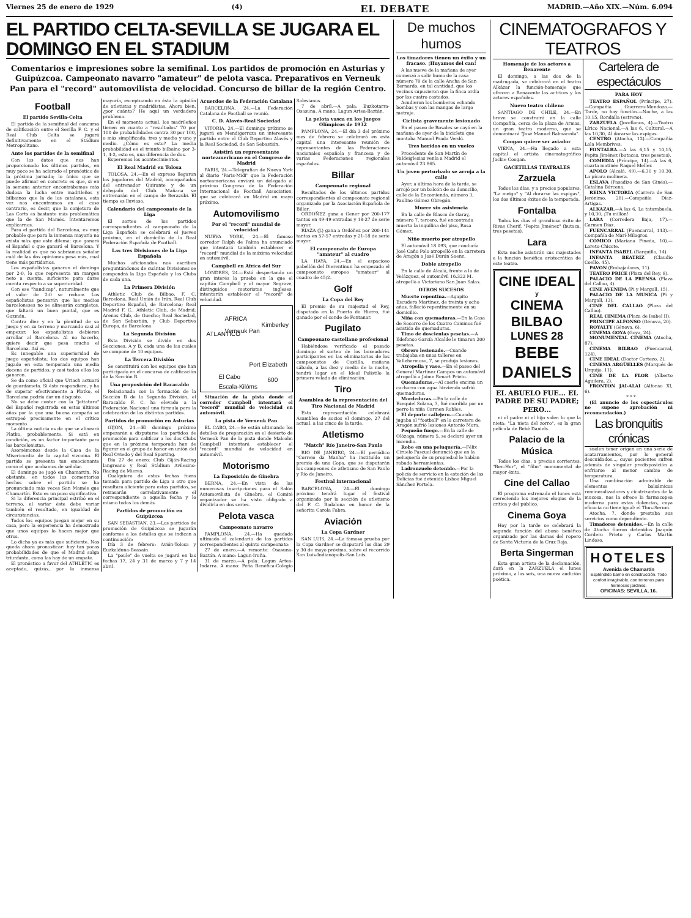Viernes 25 de enero de 1929 (4) EL DEBATE MADRID.—Año XIX.—Núm. 6.094
EL PARTIDO CELTA-SEVILLA SE JUGARA EL DOMINGO EN EL STADIUM
Comentarios e impresiones sobre la semifinal. Los partidos de promoción en Asturias y Guipúzcoa. Campeonato navarro "amateur" de pelota vasca. Preparativos en Verneuk Pan para el "record" automovilista de velocidad. Concurso de billar de la región Centro.
Football
El partido Sevilla-Celta
El partido de la semifinal del concurso de calificación entre el Sevilla F. C. y el Real Club Celta se jugará definitivamente en el Stádium Metropolitano.
Ante los partidos de la semifinal
Con los datos que nos han proporcionado los últimos partidos, en muy poco se ha aclarado el pronóstico de la próxima jornada; lo único que se puede afirmar en concreto es que, si en la semana anterior encontrábamos más dudosa la lucha entre madrileños y bilbaínos que la de los catalanes, esta vez nos encontramos en el caso contrario, es decir, que la conjetura de Las Corts es bastante más problemática que la de San Mamés. Intentaremos explicarnos.
Para el partido del Barcelona, es muy probable que para la inmensa mayoría no exista más que este dilema: que ganará el Español o que ganará el Barcelona. Y la realidad es que no sabríamos señalar cuál de las dos opiniones pesa más, cual tiene más partidarios.
Los españolistas ganaron el domingo por 2-0, lo que representa un margen neto a cuenta, suficiente para darse cuenta respecto a su superioridad.
Con ese "handicap", naturalmente que el valor de 2-0 se reduce. Los españolistas pensarán que los medios barceloneses no se alinearán completos, que faltará un buen puntal, que es Guzmán.
Contra diez y en la plenitud de su juego y en su terreno y marcando casi al empezar, los españolistas debieron arrollar al Barcelona. Al no hacerlo, quiere decir que pesa mucho el Barcelona. Así es.
Es innegable una superioridad de juego españolista; los dos equipos han jugado en esta temporada una media docena de partidos, y casi todos ellos los ganaron.
Se da como oficial que Uriach actuará de guardameta. Si éste respondiera, y ha de superar efectivamente a Platko, el Barcelona podría dar un disgusto.
No se debe contar con la "jettatura" del Español registrada en estos últimos años por la que una buena campaña se estropeó precisamente en el crítico momento.
La última noticia es de que se alineará Platko, probablemente. Si está en condición, es un factor importante para los barcelonistas.
Asomémonos desde la Casa de la Misericordia de la capital vizcaína. El partido se presenta tan emocionante como el que acabamos de señalar.
El domingo se jugó en Chamartín. No obstante, en todos los comentarios hechos sobre el partido se ha pronunciado más veces San Mamés que Chamartín. Esto es un poco significativo.
Si la diferencia principal estribó en el terreno, al variar éste debe variar también el resultado, en igualdad de circunstancias.
Todos los equipos juegan mejor en su casa, pero la experiencia ha demostrado que unos equipos lo hacen mejor que otros.
Lo dicho ya es más que suficiente. Nos queda ahora pronosticar: hay tan pocas probabilidades de que el Madrid salga triunfante, como las hay de un empate.
El pronóstico a favor del ATHLETIC es aceptado, quizás, por la inmensa mayoría, exceptuando en ésta la opinión de atletistas y madridistas. Ahora bien, ¿por cuánto? He aquí un verdadero problema.
En el momento actual, los madrileños tienen en cuanto a "resultados" 70 por 100 de probabilidades contra 30 por 100, o más simplificado, tres y medio y uno y medio. ¿Cómo es esto? La media probabilidad es el triunfo bilbaíno por 3-1, 4-2, esto es, una diferencia de dos.
Esperemos los acontecimientos.
El Real Madrid en Tolosa
TOLOSA, 24.—En el expreso llegaron los jugadores del Madrid, acompañados del entrenador Quirante y de un delegado del Club. Mañana se entrenarán en el campo de Berazubi. El tiempo es lluvioso.
Calendario del campeonato de la Liga
El sorteo de los partidos correspondientes al campeonato de la Liga Española se celebrará el jueves próximo, en el domicilio de la Real Federación Española de Football.
Las tres Divisiones de la Liga Española
Muchos aficionados nos escriben preguntándonos de cuántas Divisiones se compondrá la Liga Española y los Clubs de cada una.
La Primera División
Athletic Club de Bilbao, F. C. Barcelona, Real Unión de Irún, Real Club Deportivo Español, de Barcelona; Real Madrid F. C., Athletic Club, de Madrid; Arenas Club, de Guecho; Real Sociedad, de San Sebastián, y Club Deportivo Europa, de Barcelona.
La Segunda División
Esta División se divide en dos Secciones, A y B, cada una de las cuales se compone de 10 equipos.
La Tercera División
Se constituirá con los equipos que han participado en el concurso de calificación de la Sección B.
Una proposición del Baracaldo
Relacionada con la formación de la Sección B de la Segunda División, el Baracaldo F. C. ha elevado a la Federación Nacional una fórmula para la celebración de los distintos partidos.
Partidos de promoción en Asturias
GIJON, 24.—El domingo próximo empezarán a disputarse los partidos de promoción para calificar a los dos Clubs que en la próxima temporada han de figurar en el grupo de honor en unión del Real Oviedo y del Real Sporting.
Día 27 de enero: Club Gijón-Racing langreano y Real Stádium Avilesino-Racing de Mieres.
Cualquiera de estas fechas fuera tomada para partido de Liga u otro que resultara aliciente para estos partidos, se retrasarán correlativamente el correspondiente a aquella fecha y lo mismo todos los demás.
Partidos de promoción en Guipúzcoa
SAN SEBASTIAN, 23.—Los partidos de promoción de Guipúzcoa se jugarán conforme a los detalles que se indican a continuación:
Día 3 de febrero: Avión-Tolosa y Euzkalduna-Beasain.
La "poule" de vuelta se jugará en las fechas 17, 24 y 31 de marzo y 7 y 14 abril.
Acuerdos de la Federación Catalana
BARCELONA, 24.—La Federación Catalana de Football se reunió.
C. D. Alavés-Real Sociedad
VITORIA, 24.—El domingo próximo se jugará en Mendigorroza un interesante partido entre el Club Deportivo Alavés y la Real Sociedad, de San Sebastián.
Asistirá un representante norteamericano en el Congreso de Madrid
PARIS, 24.—Telegrafían de Nueva York al diario "Paris-Midi" que la Federación norteamericana enviará un delegado al próximo Congreso de la Federación Internacional de Football Association, que se celebrará en Madrid en mayo próximo.
Automovilismo
Por el "record" mundial de velocidad
NUEVA YORK, 24.—El famoso corredor Ralph de Palma ha anunciado que intentará también establecer el "record" mundial de la máxima velocidad en automóvil.
Campbell en Africa del Sur
LONDRES, 24.—Está despertando un gran interés la prueba en la que el capitán Campbell y el mayor Segrave, distinguidos motoristas ingleses, intentarán establecer el "record" de velocidad.
AFRICA
Kimberley
ATLANTICO Verneuk Pan
Port Elizabeth
El Cabo 600
Escala-Kilóms
Situación de la pista donde el corredor Campbell intentará el "record" mundial de velocidad en automóvil.
La pista de Verneuk Pan
EL CABO, 24.—Se están ultimando los detalles de preparación en el desierto de Verneuk Pan de la pista donde Malcolm Campbell intentará establecer el "record" mundial de velocidad en automóvil.
Motorismo
La Exposición de Ginebra
BERNA, 24.—En vista de las numerosas inscripciones para el Salón Automovilista de Ginebra, el Comité organizador se ha visto obligado a dividirla en dos series.
Pelota vasca
Campeonato navarro
PAMPLONA, 24.—Ha quedado ultimado el calendario de los partidos correspondientes al quinto campeonato:
27 de enero.—A remonte: Osasuna-Baztán. A mano: Lagun-Iruña.
31 de marzo.—A pala: Lagun Artea-Indarra. A mano: Peña Benéfica-Colegio Salesianos.
7 de abril.—A pala: Euzkotarra-Osasuna. A mano: Lagun Artea-Baztán.
La pelota vasca en los Juegos Olímpicos de 1932
PAMPLONA, 24.—El día 3 del próximo mes de febrero se celebrará en esta capital una interesante reunión de representantes de las Federaciones nacionales española y francesa y de varias Federaciones regionales españolas.
Billar
Campeonato regional
Resultados de los últimos partidos correspondientes al campeonato regional organizado por la Asociación Española de Billar:
ORDOÑEZ gana a Gener por 200-177 tantos en 49-49 entradas y 18-27 de serie mayor.
RIAZA (J.) gana a Ordóñez por 200-141 tantos en 57-57 entradas y 21-18 de serie mayor.
El campeonato de Europa "amateur" al cuadro
LA HAYA, 24.—En el espacioso pabellón del Dierentinun ha empezado el campeonato europeo "amateur" al cuadro de 45/2.
Golf
La Copa del Rey
El premio de su majestad el Rey, disputado en la Puerta de Hierro, fué ganado por el conde de Fontanar.
Pugilato
Campeonato castellano profesional
Habiéndose verificado el pasado domingo el sorteo de los boxeadores participantes en las eliminatorias de los campeonatos de Castilla, mañana sábado, a las diez y media de la noche, tendrá lugar en el Ideal Polistilo la primera velada de eliminación.
Tiro
Asamblea de la representación del Tiro Nacional de Madrid
Esta representación celebrará Asamblea de socios el domingo, 27 del actual, a las cinco de la tarde.
Atletismo
"Match" Río Janeiro-San Paulo
RIO DE JANEIRO, 24.—El periódico "Correio da Manha" ha instituído un premio de una Copa, que se disputarán los campeones de atletismo de San Paulo y Río de Janeiro.
Festival internacional
BARCELONA, 24.—El domingo próximo tendrá lugar el festival organizado por la sección de atletismo del F. C. Badalona en honor de la señorita Carola Fabra.
Aviación
La Copa Gardner
SAN LUIS, 24.—La famosa prueba por la Copa Gardner se disputará los días 29 y 30 de mayo próximo, sobre el recorrido San Luis-Indianópolis-San Luis.
De muchos humos
Los timadores tienen un éxito y un fracaso. ¡Huyamos del can!
A las nueve de la mañana de ayer comenzó a salir humo de la casa número 70 de la calle Ancha de San Bernardo, en tal cantidad, que los vecinos supusieron que la finca ardía por los cuatro costados.
Acudieron los bomberos echando bombas y con las mangas de largo metraje.
Ciclista gravemente lesionado
En el paseo de Rosales se cayó en la mañana de ayer de la bicicleta que montaba Manuel Prada Verdú.
Tres heridos en un vuelco
Procedente de San Martín de Valdeiglesias venía a Madrid el automóvil 23.865.
Un joven perturbado se arroja a la calle
Ayer, a última hora de la tarde, se arrojó por un balcón de su domicilio, calle de la Encomienda, número 3, Paulino Gómez Obregón.
Muere sin asistencia
En la calle de Blasco de Garay, número 7, tercero, fué encontrada muerta la inquilina del piso, Rosa Gómez.
Niño muerto por atropello
El automóvil 18.093, que conducía José Caño Polo atropelló en la carretera de Aragón a José Durán Saenz.
Doble atropello
En la calle de Alcalá, frente a la de Velázquez, el automóvil 16.322 M. atropelló a Victoriano San Juan Salas.
OTROS SUCESOS
Muerte repentina.—Agapito Escudero Martínez, de treinta y ocho años, falleció repentinamente en su domicilio.
Niña con quemaduras.—En la Casa de Socorro de los Cuatro Caminos fué asistida de quemaduras.
Timo de doscientas pesetas.—A Ildefonso García Alcalde le timaron 200 pesetas.
Obrero lesionado.—Cuando trabajaba en unos talleres en Vallehermoso, 7, se produjo lesiones.
Atropella y vase.—En el paseo del General Martínez Campos un automóvil atropelló a Jaime Renart Prieto.
Quemaduras.—Al caerle encima un cacharro con agua hirviendo sufrió quemaduras.
Mordeduras.—En la calle de Ezequiel Solana, 3, fué mordida por un perro la niña Carmen Robles.
El deporte callejero.—Cuando jugaba al "football" en la carretera de Aragón sufrió lesiones Antonio Mora.
Pequeño fuego.—En la calle de Olózaga, número 5, se declaró ayer un incendio.
Robo en una peluquería.—Félix Ciruelo Pascual denunció que en la peluquería de su propiedad le habían robado herramientas.
Ladronzuelo detenido.—Por la policía de servicio en la estación de las Delicias fué detenido Lisboa Miguel Sánchez Portela.
CINEMATOGRAFOS Y TEATROS
Homenaje de los actores a Benavente
El domingo, a las dos de la madrugada, se celebrará en el teatro Alkázar la función-homenaje que ofrecen a Benavente las actrices y los actores españoles.
Nuevo teatro chileno
SANTIAGO DE CHILE, 24.—En breve se construirá en la calle Compañía, cerca de la plaza de Armas, un gran teatro moderno, que se denominará "José Manuel Balmaceda".
Coogan quiere ser aviador
VIENA, 24.—Ha llegado a esta capital el artista cinematográfico Jackie Coogan.
GACETILLAS TEATRALES
Zarzuela
Todos los días, y a precios populares, "La meiga" y "Al dorarse las espigas", los dos últimos éxitos de la temporada.
Fontalba
Todos los días el grandioso éxito de Rivas Cherif, "Pepita Jiménez" (butaca, tres pesetas).
Lara
Esta noche asistirán sus majestades a la función benéfica aristocrática de este teatro.
CINE IDEAL
y
CINEMA BILBAO
LUNES 28
BEBE DANIELS
EL ABUELO FUE... EL PADRE DE SU PADRE; PERO...
ni el padre ni el hijo valen lo que la nieta: "La nieta del zorro", es la gran película de Bebé Daniels.
Palacio de la Música
Todos los días, a precios corrientes, "Ben-Hur", el "film" monumental de mayor éxito.
Cine del Callao
El programa estrenado el lunes está mereciendo los mejores elogios de la crítica y del público.
Cinema Goya
Hoy por la tarde se celebrará la segunda función del abono benéfico organizado por las damas del ropero de Santa Victoria de la Cruz Roja.
Berta Singerman
Esta gran artista de la declamación, dará en la ZARZUELA el lunes próximo, a las seis, una nueva audición poética.
Cartelera de espectáculos
PARA HOY
TEATRO ESPAÑOL (Príncipe, 27).—Compañía Guerrero-Mendoza.—Tarde, no hay función.—Noche, a las 10,15, Rondalla (estreno).
ZARZUELA (Jovellanos, 4).—Teatro Lírico Nacional.—A las 6, Cultural.—A las 10,30, Al dorarse las espigas.
CENTRO (Atocha, 12).—Compañía Lola Membrives.
FONTALBA.—A las 6,15 y 10,15, Pepita Jiménez (butacas, tres pesetas).
COMEDIA (Príncipe, 14).—A las 6, cuarta matinée Raquel Meller.
APOLO (Alcalá, 49).—6,30 y 10,30, La pícara molinera.
ESLAVA (Pasadizo de San Ginés).—Catalina Bárcena.
REINA VICTORIA (Carrera de San Jerónimo, 28).—Compañía Díaz-Artigas.
ALKAZAR.—A las 6, La tatarabuela, y 10,30, ¡Tu millón!
LARA (Corredera Baja, 17).—Carmen Díaz.
FUENCARRAL (Fuencarral, 143).—Compañía de Marí-Milagros.
COMICO (Mariana Pineda, 10).—Loreto-Chicote.
INFANTA ISABEL (Barquillo, 14).
INFANTA BEATRIZ (Claudio Coello, 45).
PAVON (Embajadores, 11).
TEATRO PRICE (Plaza del Rey, 8).
PALACIO DE LA PRENSA (Plaza del Callao, 4).
CINE AVENIDA (Pi y Margall, 15).
PALACIO DE LA MUSICA (Pi y Margall, 13).
CINE DEL CALLAO (Plaza del Callao).
REAL CINEMA (Plaza de Isabel II).
PRINCIPE ALFONSO (Génova, 20).
ROYALTY (Génova, 6).
CINEMA GOYA (Goya, 24).
MONUMENTAL CINEMA (Atocha, 87).
CINEMA BILBAO (Fuencarral, 124).
CINE IDEAL (Doctor Cortezo, 2).
CINEMA ARGÜELLES (Marqués de Urquijo, 11).
CINE DE LA FLOR (Alberto Aguilera, 2).
FRONTON JAI-ALAI (Alfonso XI, 6).
* * *
(El anuncio de los espectáculos no supone aprobación ni recomendación.)
Las bronquitis crónicas
suelen tener origen en una serie de acatarramientos, por lo general descuidados..., cuyos pacientes sufren además de singular predisposición a enfriarse al menor cambio de temperatura.
Una combinación admirable de elementos balsámicos remineralizadores y cicatrizantes de la mucosa, nos la ofrece la farmacopea moderna para estas dolencias, cuya eficacia no tiene igual: el Thus-Serum.
Atocha, 7, donde prestaba sus servicios como dependiente.
Timadores detenidos.—En la calle de Atocha fueron detenidos Joaquín Cordero Prieto y Carlos Martín Lindoso.
HOTELES
Avenida de Chamartín
Espléndido barrio en construcción. Todo confort imaginable, con terrenos para hermosos jardines.
OFICINAS: SEVILLA, 16.